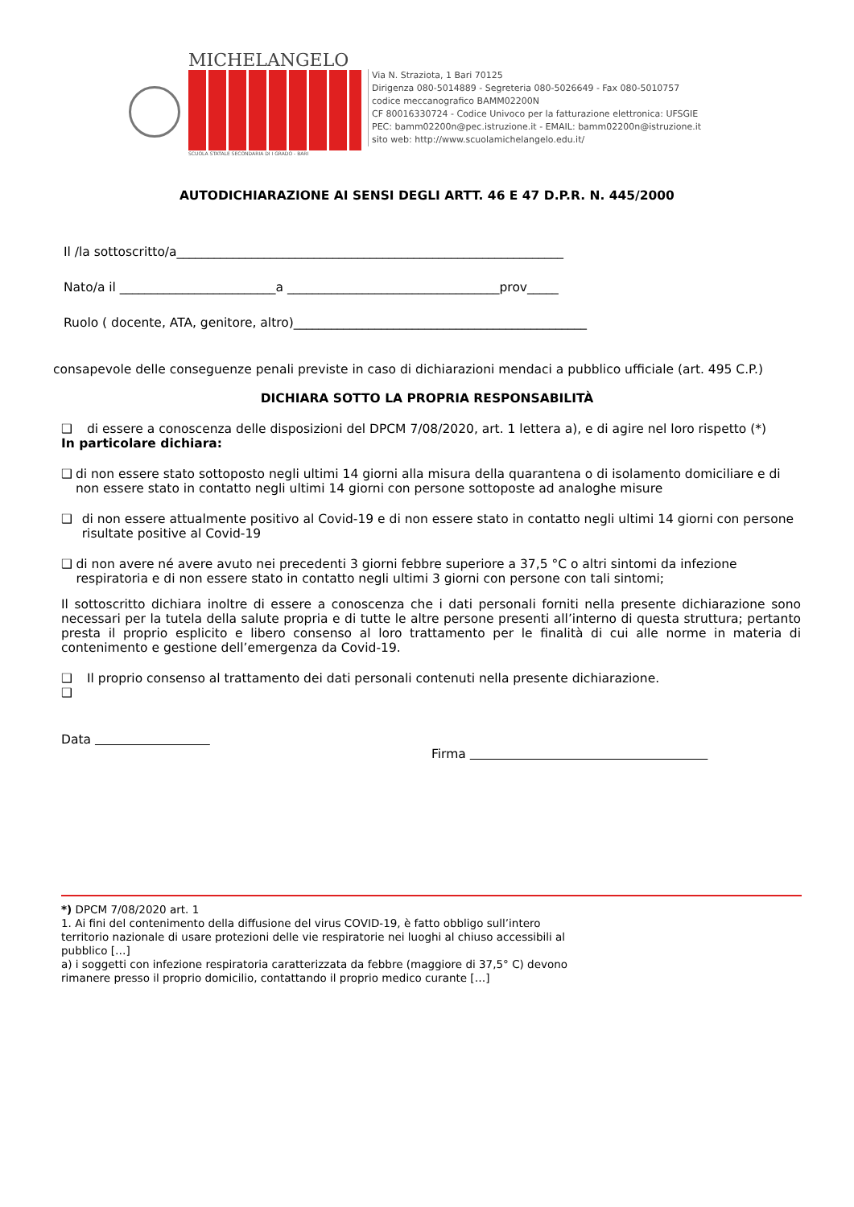MICHELANGELO
SCUOLA STATALE SECONDARIA DI I GRADO - BARI
Via N. Straziota, 1 Bari 70125
Dirigenza 080-5014889 - Segreteria 080-5026649 - Fax 080-5010757
codice meccanografico BAMM02200N
CF 80016330724 - Codice Univoco per la fatturazione elettronica: UFSGIE
PEC: bamm02200n@pec.istruzione.it - EMAIL: bamm02200n@istruzione.it
sito web: http://www.scuolamichelangelo.edu.it/
AUTODICHIARAZIONE AI SENSI DEGLI ARTT. 46 E 47 D.P.R. N. 445/2000
Il /la sottoscritto/a______________________________________________________________
Nato/a il _________________________a __________________________________prov_____
Ruolo ( docente, ATA, genitore, altro)_______________________________________________
consapevole delle conseguenze penali previste in caso di dichiarazioni mendaci a pubblico ufficiale (art. 495 C.P.)
DICHIARA SOTTO LA PROPRIA RESPONSABILITÀ
❑ di essere a conoscenza delle disposizioni del DPCM 7/08/2020, art. 1 lettera a), e di agire nel loro rispetto (*)
In particolare dichiara:
❑ di non essere stato sottoposto negli ultimi 14 giorni alla misura della quarantena o di isolamento domiciliare e di non essere stato in contatto negli ultimi 14 giorni con persone sottoposte ad analoghe misure
❑ di non essere attualmente positivo al Covid-19 e di non essere stato in contatto negli ultimi 14 giorni con persone risultate positive al Covid-19
❑ di non avere né avere avuto nei precedenti 3 giorni febbre superiore a 37,5 °C o altri sintomi da infezione respiratoria e di non essere stato in contatto negli ultimi 3 giorni con persone con tali sintomi;
Il sottoscritto dichiara inoltre di essere a conoscenza che i dati personali forniti nella presente dichiarazione sono necessari per la tutela della salute propria e di tutte le altre persone presenti all’interno di questa struttura; pertanto presta il proprio esplicito e libero consenso al loro trattamento per le finalità di cui alle norme in materia di contenimento e gestione dell’emergenza da Covid-19.
❑ Il proprio consenso al trattamento dei dati personali contenuti nella presente dichiarazione.
❑
Data
Firma
*) DPCM 7/08/2020 art. 1
1. Ai fini del contenimento della diffusione del virus COVID-19, è fatto obbligo sull’intero
territorio nazionale di usare protezioni delle vie respiratorie nei luoghi al chiuso accessibili al
pubblico […]
a) i soggetti con infezione respiratoria caratterizzata da febbre (maggiore di 37,5° C) devono
rimanere presso il proprio domicilio, contattando il proprio medico curante […]